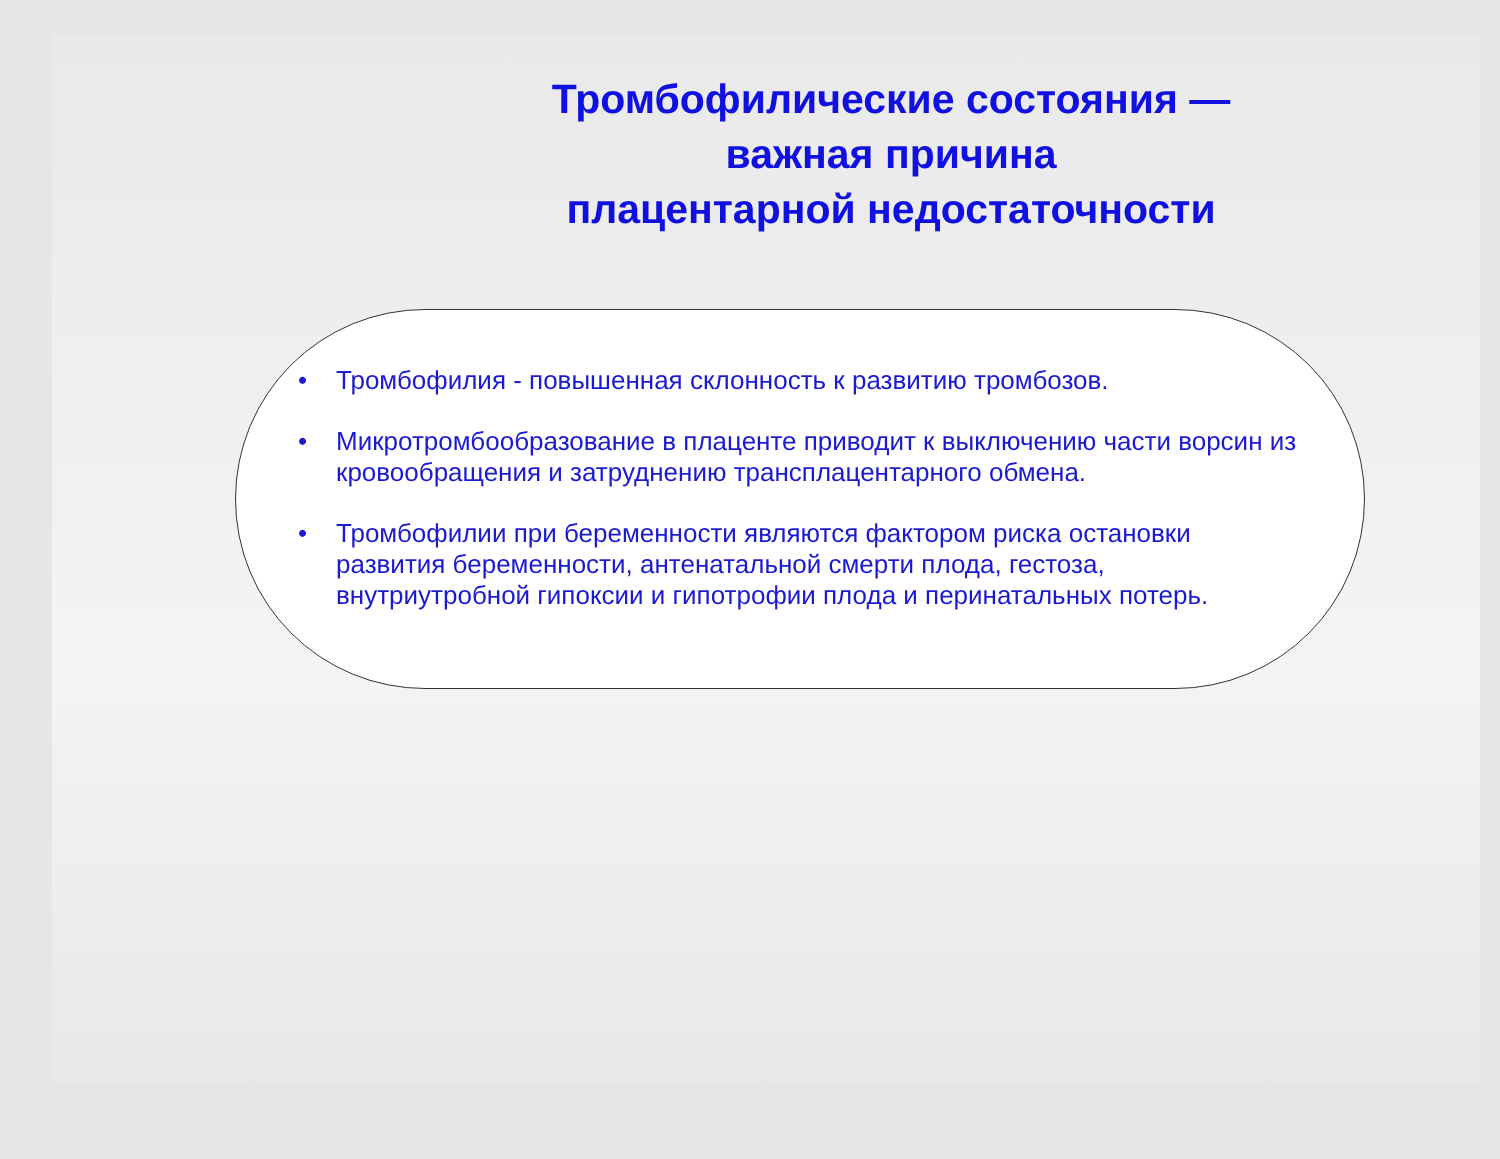Тромбофилические состояния —
важная причина
плацентарной недостаточности
• Тромбофилия - повышенная склонность к развитию тромбозов.
• Микротромбообразование в плаценте приводит к выключению части ворсин из кровообращения и затруднению трансплацентарного обмена.
• Тромбофилии при беременности являются фактором риска остановки развития беременности, антенатальной смерти плода, гестоза, внутриутробной гипоксии и гипотрофии плода и перинатальных потерь.